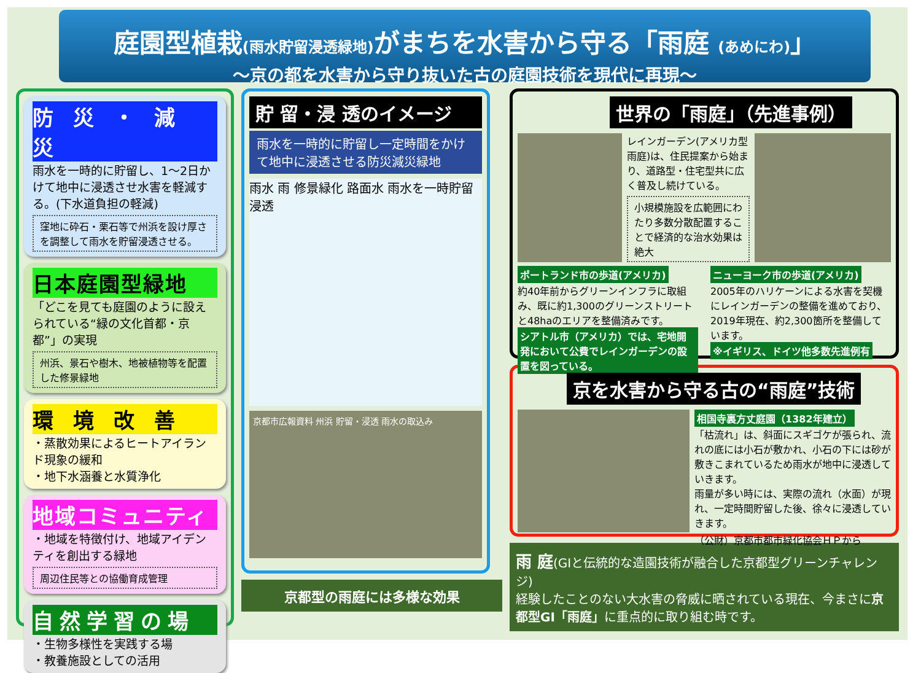庭園型植栽(雨水貯留浸透緑地) がまちを水害から守る「雨庭 (あめにわ)」
～京の都を水害から守り抜いた古の庭園技術を現代に再現～
防 災 ・ 減 災
雨水を一時的に貯留し、1～2日かけて地中に浸透させ水害を軽減する。(下水道負担の軽減)
窪地に砕石・栗石等で州浜を設け厚さを調整して雨水を貯留浸透させる。
日本庭園型緑地
「どこを見ても庭園のように設えられている“緑の文化首都・京都”」の実現
州浜、景石や樹木、地被植物等を配置した修景緑地
環 境 改 善
・蒸散効果によるヒートアイランド現象の緩和
・地下水涵養と水質浄化
地域コミュニティ
・地域を特徴付け、地域アイデンティを創出する緑地
周辺住民等との協働育成管理
自然学習の場
・生物多様性を実践する場
・教養施設としての活用
貯 留・浸 透のイメージ
雨水を一時的に貯留し一定時間をかけて地中に浸透させる防災減災緑地
雨水 雨 修景緑化 路面水 雨水を一時貯留 浸透
京都市広報資料 州浜 貯留・浸透 雨水の取込み
京都型の雨庭には多様な効果
世界の「雨庭」（先進事例）
レインガーデン(アメリカ型雨庭)は、住民提案から始まり、道路型・住宅型共に広く普及し続けている。
小規模施設を広範囲にわたり多数分散配置することで経済的な治水効果は絶大
ポートランド市の歩道(アメリカ)
約40年前からグリーンインフラに取組み、既に約1,300のグリーンストリートと48haのエリアを整備済みです。
シアトル市（アメリカ）では、宅地開発において公費でレインガーデンの設置を図っている。
ニューヨーク市の歩道(アメリカ)
2005年のハリケーンによる水害を契機にレインガーデンの整備を進めており、2019年現在、約2,300箇所を整備しています。
※イギリス、ドイツ他多数先進例有
京を水害から守る古の“雨庭”技術
相国寺裏方丈庭園（1382年建立）
「枯流れ」は、斜面にスギゴケが張られ、流れの底には小石が敷かれ、小石の下には砂が敷きこまれているため雨水が地中に浸透していきます。
雨量が多い時には、実際の流れ（水面）が現れ、一定時間貯留した後、徐々に浸透していきます。
（公財）京都市都市緑化協会ＨＰから
雨 庭(GIと伝統的な造園技術が融合した京都型グリーンチャレンジ)
経験したことのない大水害の脅威に晒されている現在、今まさに京都型GI「雨庭」に重点的に取り組む時です。